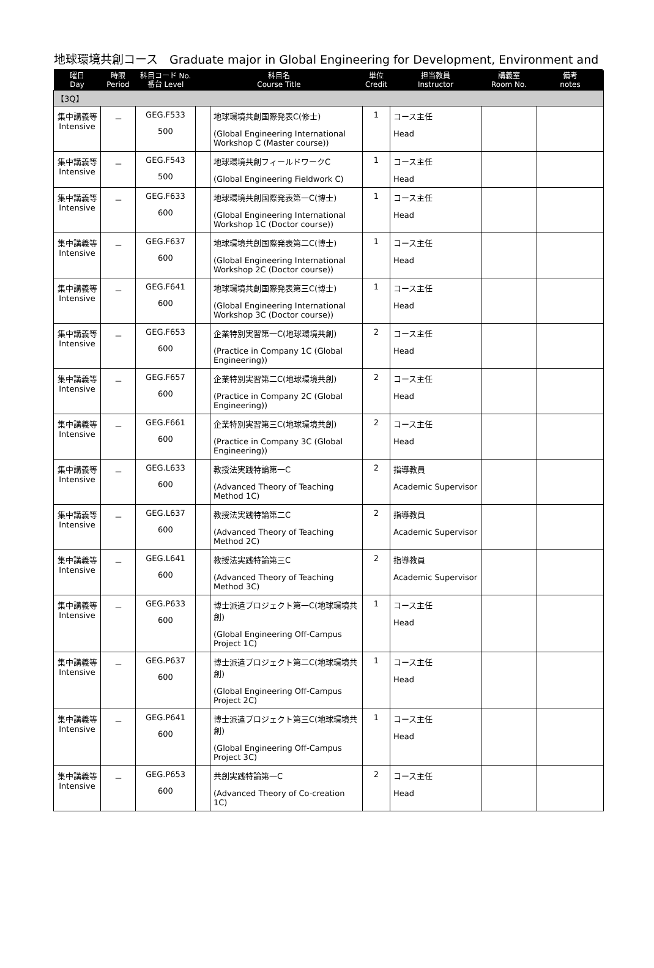地球環境共創コース　Graduate major in Global Engineering for Development, Environment and
| 曜日 Day | 時限 Period | 科目コード No. 番台 Level | 科目名 Course Title | | 単位 Credit | 担当教員 Instructor | 講義室 Room No. | 備考 notes |
| --- | --- | --- | --- | --- | --- | --- | --- | --- |
| 【3Q】 | | | | | | | | |
| 集中講義等 Intensive | － | GEG.F533 500 | | 地球環境共創国際発表C(修士) (Global Engineering International Workshop C (Master course)) | 1 | コース主任 Head | | |
| 集中講義等 Intensive | － | GEG.F543 500 | | 地球環境共創フィールドワークC (Global Engineering Fieldwork C) | 1 | コース主任 Head | | |
| 集中講義等 Intensive | － | GEG.F633 600 | | 地球環境共創国際発表第一C(博士) (Global Engineering International Workshop 1C (Doctor course)) | 1 | コース主任 Head | | |
| 集中講義等 Intensive | － | GEG.F637 600 | | 地球環境共創国際発表第二C(博士) (Global Engineering International Workshop 2C (Doctor course)) | 1 | コース主任 Head | | |
| 集中講義等 Intensive | － | GEG.F641 600 | | 地球環境共創国際発表第三C(博士) (Global Engineering International Workshop 3C (Doctor course)) | 1 | コース主任 Head | | |
| 集中講義等 Intensive | － | GEG.F653 600 | | 企業特別実習第一C(地球環境共創) (Practice in Company 1C (Global Engineering)) | 2 | コース主任 Head | | |
| 集中講義等 Intensive | － | GEG.F657 600 | | 企業特別実習第二C(地球環境共創) (Practice in Company 2C (Global Engineering)) | 2 | コース主任 Head | | |
| 集中講義等 Intensive | － | GEG.F661 600 | | 企業特別実習第三C(地球環境共創) (Practice in Company 3C (Global Engineering)) | 2 | コース主任 Head | | |
| 集中講義等 Intensive | － | GEG.L633 600 | | 教授法実践特論第一C (Advanced Theory of Teaching Method 1C) | 2 | 指導教員 Academic Supervisor | | |
| 集中講義等 Intensive | － | GEG.L637 600 | | 教授法実践特論第二C (Advanced Theory of Teaching Method 2C) | 2 | 指導教員 Academic Supervisor | | |
| 集中講義等 Intensive | － | GEG.L641 600 | | 教授法実践特論第三C (Advanced Theory of Teaching Method 3C) | 2 | 指導教員 Academic Supervisor | | |
| 集中講義等 Intensive | － | GEG.P633 600 | | 博士派遣プロジェクト第一C(地球環境共創) (Global Engineering Off-Campus Project 1C) | 1 | コース主任 Head | | |
| 集中講義等 Intensive | － | GEG.P637 600 | | 博士派遣プロジェクト第二C(地球環境共創) (Global Engineering Off-Campus Project 2C) | 1 | コース主任 Head | | |
| 集中講義等 Intensive | － | GEG.P641 600 | | 博士派遣プロジェクト第三C(地球環境共創) (Global Engineering Off-Campus Project 3C) | 1 | コース主任 Head | | |
| 集中講義等 Intensive | － | GEG.P653 600 | | 共創実践特論第一C (Advanced Theory of Co-creation 1C) | 2 | コース主任 Head | | |